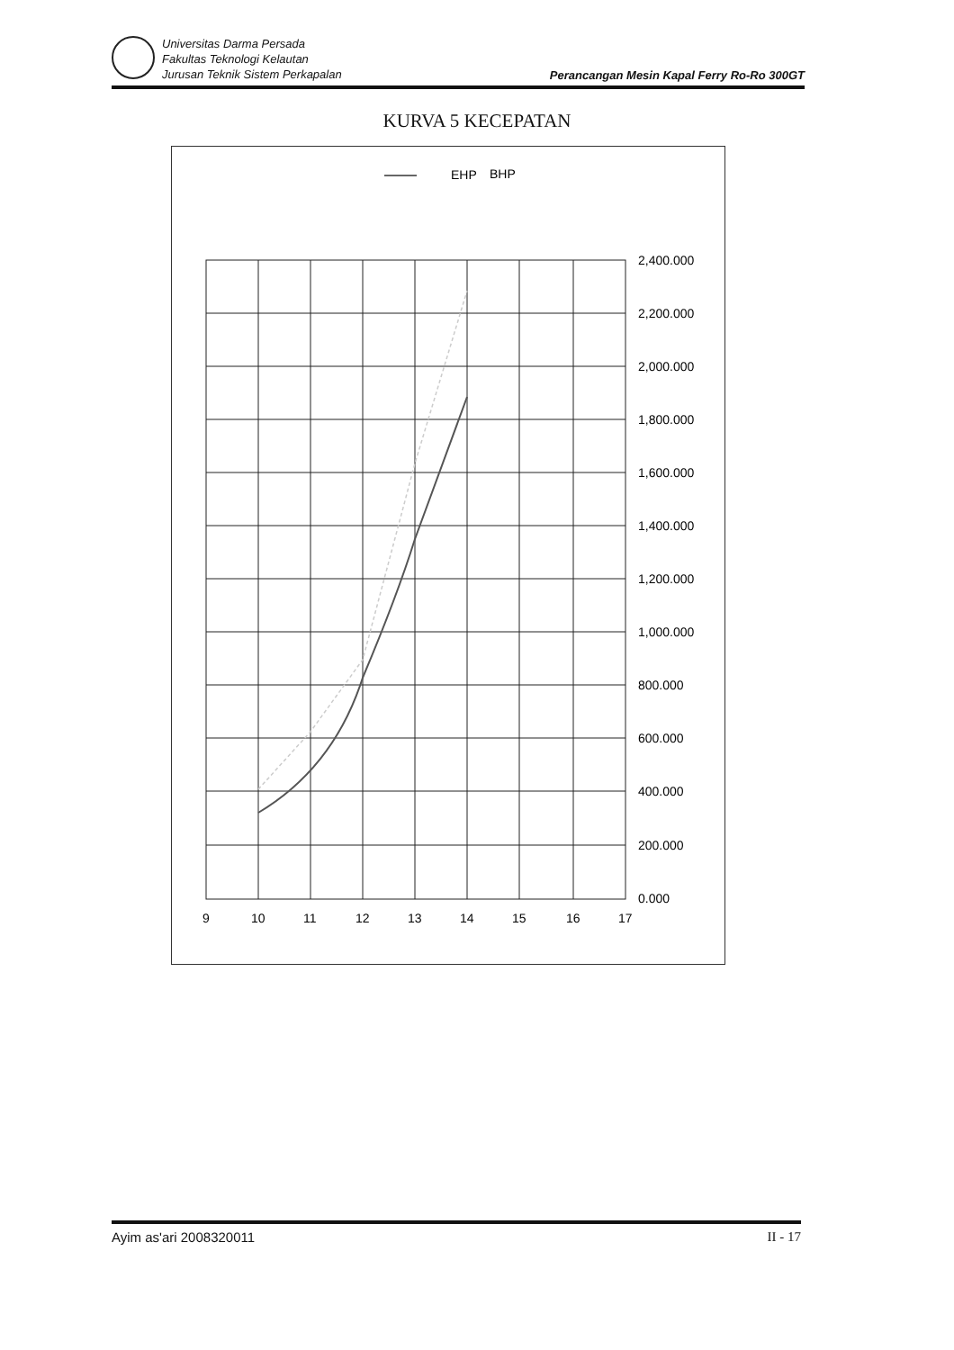Universitas Darma Persada
Fakultas Teknologi Kelautan
Jurusan Teknik Sistem Perkapalan
Perancangan Mesin Kapal Ferry Ro-Ro 300GT
KURVA 5 KECEPATAN
EHP
BHP
2,400.000
2,200.000
2,000.000
1,800.000
1,600.000
1,400.000
1,200.000
1,000.000
800.000
600.000
400.000
200.000
0.000
9
10
11
12
13
14
15
16
17
Ayim as'ari 2008320011 II - 17